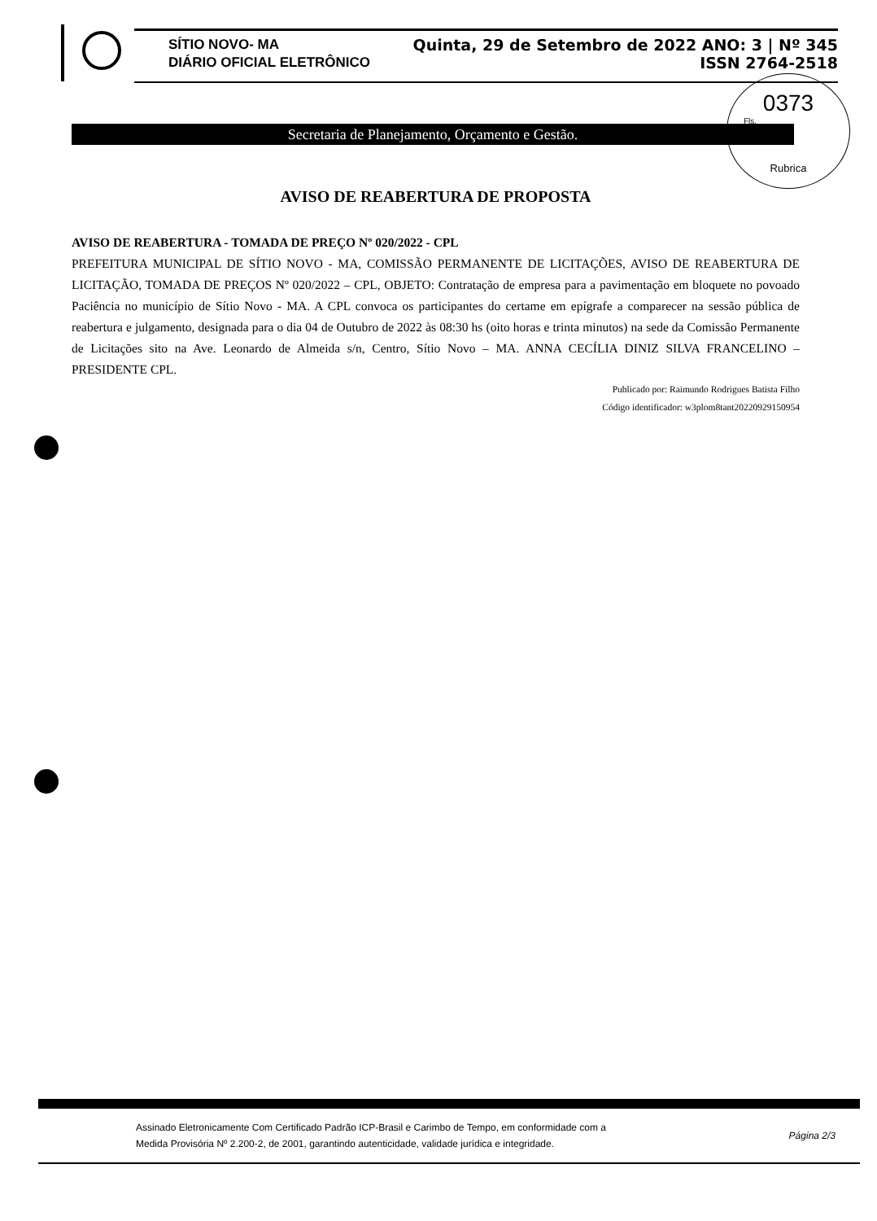SÍTIO NOVO- MA Quinta, 29 de Setembro de 2022 ANO: 3 | Nº 345
DIÁRIO OFICIAL ELETRÔNICO ISSN 2764-2518
0373
Fls.
Rubrica
Secretaria de Planejamento, Orçamento e Gestão.
AVISO DE REABERTURA DE PROPOSTA
AVISO DE REABERTURA - TOMADA DE PREÇO Nº 020/2022 - CPL
PREFEITURA MUNICIPAL DE SÍTIO NOVO - MA, COMISSÃO PERMANENTE DE LICITAÇÕES, AVISO DE REABERTURA DE LICITAÇÃO, TOMADA DE PREÇOS Nº 020/2022 – CPL, OBJETO: Contratação de empresa para a pavimentação em bloquete no povoado Paciência no município de Sítio Novo - MA. A CPL convoca os participantes do certame em epígrafe a comparecer na sessão pública de reabertura e julgamento, designada para o dia 04 de Outubro de 2022 às 08:30 hs (oito horas e trinta minutos) na sede da Comissão Permanente de Licitações sito na Ave. Leonardo de Almeida s/n, Centro, Sítio Novo – MA. ANNA CECÍLIA DINIZ SILVA FRANCELINO – PRESIDENTE CPL.
Publicado por: Raimundo Rodrigues Batista Filho
Código identificador: w3plom8tant20220929150954
Assinado Eletronicamente Com Certificado Padrão ICP-Brasil e Carimbo de Tempo, em conformidade com a
Medida Provisória Nº 2.200-2, de 2001, garantindo autenticidade, validade jurídica e integridade.
Página 2/3